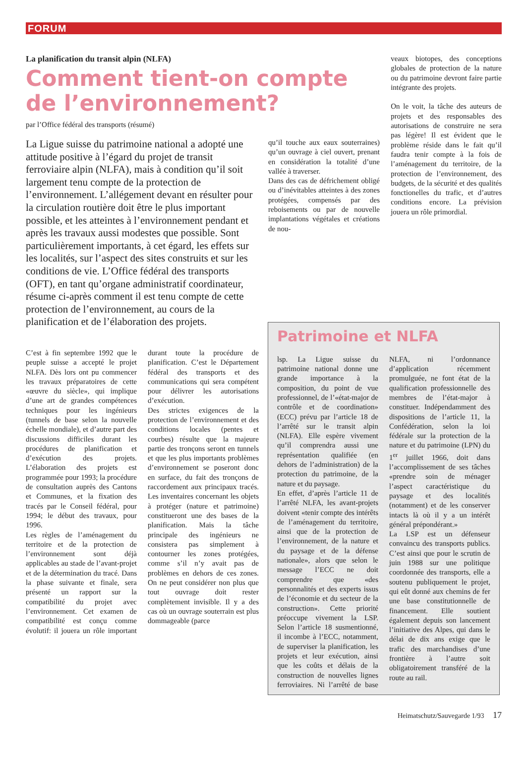FORUM
La planification du transit alpin (NLFA)
Comment tient-on compte de l’environnement?
par l’Office fédéral des transports (résumé)
La Ligue suisse du patrimoine national a adopté une attitude positive à l’égard du projet de transit ferroviaire alpin (NLFA), mais à condition qu’il soit largement tenu compte de la protection de l’environnement. L’allégement devant en résulter pour la circulation routière doit être le plus important possible, et les atteintes à l’environnement pendant et après les travaux aussi modestes que possible. Sont particulièrement importants, à cet égard, les effets sur les localités, sur l’aspect des sites construits et sur les conditions de vie. L’Office fédéral des transports (OFT), en tant qu’organe administratif coordinateur, résume ci-après comment il est tenu compte de cette protection de l’environnement, au cours de la planification et de l’élaboration des projets.
qu’il touche aux eaux souterraines) qu’un ouvrage à ciel ouvert, prenant en considération la totalité d’une vallée à traverser.
Dans des cas de défrichement obligé ou d’inévitables atteintes à des zones protégées, compensés par des reboisements ou par de nouvelle implantations végétales et créations de nou-
C’est à fin septembre 1992 que le peuple suisse a accepté le projet NLFA. Dès lors ont pu commencer les travaux préparatoires de cette «œuvre du siècle», qui implique d’une art de grandes compétences techniques pour les ingénieurs (tunnels de base selon la nouvelle échelle mondiale), et d’autre part des discussions difficiles durant les procédures de planification et d’exécution des projets. L’élaboration des projets est programmée pour 1993; la procédure de consultation auprès des Cantons et Communes, et la fixation des tracés par le Conseil fédéral, pour 1994; le début des travaux, pour 1996.
Les règles de l’aménagement du territoire et de la protection de l’environnement sont déjà applicables au stade de l’avant-projet et de la détermination du tracé. Dans la phase suivante et finale, sera présenté un rapport sur la compatibilité du projet avec l’environnement. Cet examen de compatibilité est conçu comme évolutif: il jouera un rôle important durant toute la procédure de planification. C’est le Département fédéral des transports et des communications qui sera compétent pour délivrer les autorisations d’exécution.
Des strictes exigences de la protection de l’environnement et des conditions locales (pentes et courbes) résulte que la majeure partie des tronçons seront en tunnels et que les plus importants problèmes d’environnement se poseront donc en surface, du fait des tronçons de raccordement aux principaux tracés. Les inventaires concernant les objets à protéger (nature et patrimoine) constitueront une des bases de la planification. Mais la tâche principale des ingénieurs ne consistera pas simplement à contourner les zones protégées, comme s’il n’y avait pas de problèmes en dehors de ces zones. On ne peut considérer non plus que tout ouvrage doit rester complètement invisible. Il y a des cas où un ouvrage souterrain est plus dommageable (parce
veaux biotopes, des conceptions globales de protection de la nature ou du patrimoine devront faire partie intégrante des projets.
On le voit, la tâche des auteurs de projets et des responsables des autorisations de construire ne sera pas légère! Il est évident que le problème réside dans le fait qu’il faudra tenir compte à la fois de l’aménagement du territoire, de la protection de l’environnement, des budgets, de la sécurité et des qualités fonctionelles du trafic, et d’autres conditions encore. La prévision jouera un rôle primordial.
Patrimoine et NLFA
lsp. La Ligue suisse du patrimoine national donne une grande importance à la composition, du point de vue professionnel, de l’«état-major de contrôle et de coordination» (ECC) prévu par l’article 18 de l’arrêté sur le transit alpin (NLFA). Elle espère vivement qu’il comprendra aussi une représentation qualifiée (en dehors de l’administration) de la protection du patrimoine, de la nature et du paysage.
En effet, d’après l’article 11 de l’arrêté NLFA, les avant-projets doivent «tenir compte des intérêts de l’aménagement du territoire, ainsi que de la protection de l’environnement, de la nature et du paysage et de la défense nationale», alors que selon le message l’ECC ne doit comprendre que «des personnalités et des experts issus de l’économie et du secteur de la construction». Cette priorité préoccupe vivement la LSP. Selon l’article 18 susmentionné, il incombe à l’ECC, notamment, de superviser la planification, les projets et leur exécution, ainsi que les coûts et délais de la construction de nouvelles lignes ferroviaires. Ni l’arrêté de base NLFA, ni l’ordonnance d’application récemment promulguée, ne font état de la qualification professionnelle des membres de l’état-major à constituer. Indépendamment des dispositions de l’article 11, la Confédération, selon la loi fédérale sur la protection de la nature et du patrimoine (LPN) du 1<sup>er</sup> juillet 1966, doit dans l’accomplissement de ses tâches «prendre soin de ménager l’aspect caractéristique du paysage et des localités (notamment) et de les conserver intacts là où il y a un intérêt général prépondérant.»
La LSP est un défenseur convaincu des transports publics. C’est ainsi que pour le scrutin de juin 1988 sur une politique coordonnée des transports, elle a soutenu publiquement le projet, qui eût donné aux chemins de fer une base constitutionnelle de financement. Elle soutient également depuis son lancement l’initiative des Alpes, qui dans le délai de dix ans exige que le trafic des marchandises d’une frontière à l’autre soit obligatoirement transféré de la route au rail.
Heimatschutz/Sauvegarde 1/93 17